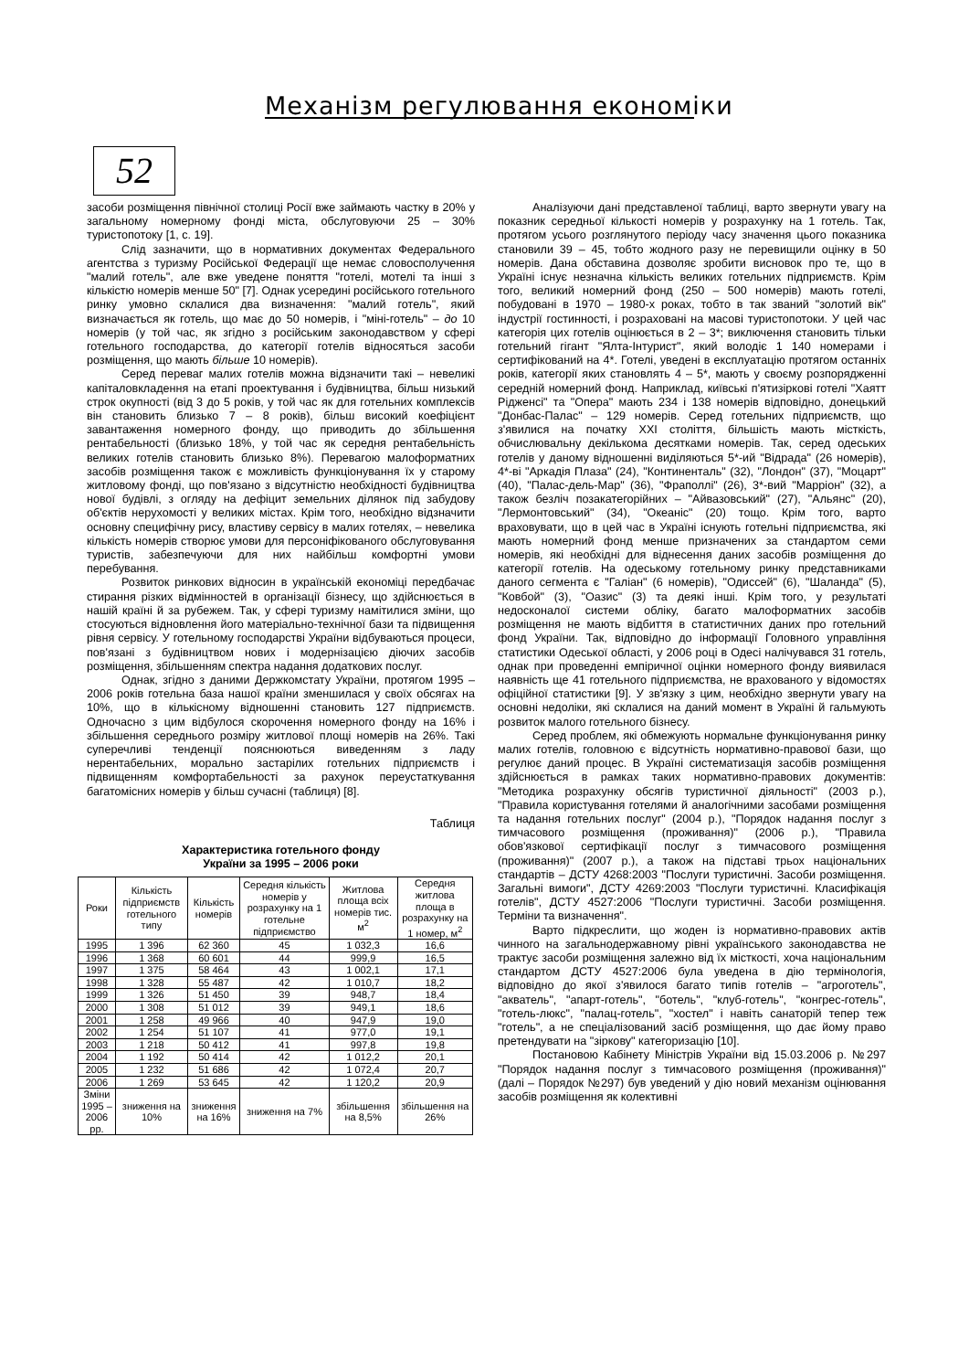Механізм регулювання економіки
52
засоби розміщення північної столиці Росії вже займають частку в 20% у загальному номерному фонді міста, обслуговуючи 25 – 30% туристопотоку [1, с. 19].
Слід зазначити, що в нормативних документах Федерального агентства з туризму Російської Федерації ще немає словосполучення "малий готель", але вже уведене поняття "готелі, мотелі та інші з кількістю номерів менше 50" [7]. Однак усередині російського готельного ринку умовно склалися два визначення: "малий готель", який визначається як готель, що має до 50 номерів, і "міні-готель" – до 10 номерів (у той час, як згідно з російським законодавством у сфері готельного господарства, до категорії готелів відносяться засоби розміщення, що мають більше 10 номерів).
Серед переваг малих готелів можна відзначити такі – невеликі капіталовкладення на етапі проектування і будівництва, більш низький строк окупності (від 3 до 5 років, у той час як для готельних комплексів він становить близько 7 – 8 років), більш високий коефіцієнт завантаження номерного фонду, що приводить до збільшення рентабельності (близько 18%, у той час як середня рентабельність великих готелів становить близько 8%). Перевагою малоформатних засобів розміщення також є можливість функціонування їх у старому житловому фонді, що пов'язано з відсутністю необхідності будівництва нової будівлі, з огляду на дефіцит земельних ділянок під забудову об'єктів нерухомості у великих містах. Крім того, необхідно відзначити основну специфічну рису, властиву сервісу в малих готелях, – невелика кількість номерів створює умови для персоніфікованого обслуговування туристів, забезпечуючи для них найбільш комфортні умови перебування.
Розвиток ринкових відносин в українській економіці передбачає стирання різких відмінностей в організації бізнесу, що здійснюється в нашій країні й за рубежем. Так, у сфері туризму намітилися зміни, що стосуються відновлення його матеріально-технічної бази та підвищення рівня сервісу. У готельному господарстві України відбуваються процеси, пов'язані з будівництвом нових і модернізацією діючих засобів розміщення, збільшенням спектра надання додаткових послуг.
Однак, згідно з даними Держкомстату України, протягом 1995 –2006 років готельна база нашої країни зменшилася у своїх обсягах на 10%, що в кількісному відношенні становить 127 підприємств. Одночасно з цим відбулося скорочення номерного фонду на 16% і збільшення середнього розміру житлової площі номерів на 26%. Такі суперечливі тенденції пояснюються виведенням з ладу нерентабельних, морально застарілих готельних підприємств і підвищенням комфортабельності за рахунок переустаткування багатомісних номерів у більш сучасні (таблиця) [8].
Таблиця
Характеристика готельного фонду
України за 1995 – 2006 роки
| Роки | Кількість підприємств готельного типу | Кількість номерів | Середня кількість номерів у розрахунку на 1 готельне підприємство | Житлова площа всіх номерів тис. м<sup>2</sup> | Середня житлова площа в розрахунку на 1 номер, м<sup>2</sup> |
| --- | --- | --- | --- | --- | --- |
| 1995 | 1 396 | 62 360 | 45 | 1 032,3 | 16,6 |
| 1996 | 1 368 | 60 601 | 44 | 999,9 | 16,5 |
| 1997 | 1 375 | 58 464 | 43 | 1 002,1 | 17,1 |
| 1998 | 1 328 | 55 487 | 42 | 1 010,7 | 18,2 |
| 1999 | 1 326 | 51 450 | 39 | 948,7 | 18,4 |
| 2000 | 1 308 | 51 012 | 39 | 949,1 | 18,6 |
| 2001 | 1 258 | 49 966 | 40 | 947,9 | 19,0 |
| 2002 | 1 254 | 51 107 | 41 | 977,0 | 19,1 |
| 2003 | 1 218 | 50 412 | 41 | 997,8 | 19,8 |
| 2004 | 1 192 | 50 414 | 42 | 1 012,2 | 20,1 |
| 2005 | 1 232 | 51 686 | 42 | 1 072,4 | 20,7 |
| 2006 | 1 269 | 53 645 | 42 | 1 120,2 | 20,9 |
| Зміни 1995 – 2006 рр. | зниження на 10% | зниження на 16% | зниження на 7% | збільшення на 8,5% | збільшення на 26% |
Аналізуючи дані представленої таблиці, варто звернути увагу на показник середньої кількості номерів у розрахунку на 1 готель. Так, протягом усього розглянутого періоду часу значення цього показника становили 39 – 45, тобто жодного разу не перевищили оцінку в 50 номерів. Дана обставина дозволяє зробити висновок про те, що в Україні існує незначна кількість великих готельних підприємств. Крім того, великий номерний фонд (250 – 500 номерів) мають готелі, побудовані в 1970 – 1980-х роках, тобто в так званий "золотий вік" індустрії гостинності, і розраховані на масові туристопотоки. У цей час категорія цих готелів оцінюється в 2 – 3*; виключення становить тільки готельний гігант "Ялта-Інтурист", який володіє 1 140 номерами і сертифікований на 4*. Готелі, уведені в експлуатацію протягом останніх років, категорії яких становлять 4 – 5*, мають у своєму розпорядженні середній номерний фонд. Наприклад, київські п'ятизіркові готелі "Хаятт Рідженсі" та "Опера" мають 234 і 138 номерів відповідно, донецький "Донбас-Палас" – 129 номерів. Серед готельних підприємств, що з'явилися на початку XXI століття, більшість мають місткість, обчислювальну декількома десятками номерів. Так, серед одеських готелів у даному відношенні виділяються 5*-ий "Відрада" (26 номерів), 4*-ві "Аркадія Плаза" (24), "Континенталь" (32), "Лондон" (37), "Моцарт" (40), "Палас-дель-Мар" (36), "Фраполлі" (26), 3*-вий "Марріон" (32), а також безліч позакатегорійних – "Айвазовський" (27), "Альянс" (20), "Лермонтовський" (34), "Океаніс" (20) тощо. Крім того, варто враховувати, що в цей час в Україні існують готельні підприємства, які мають номерний фонд менше призначених за стандартом семи номерів, які необхідні для віднесення даних засобів розміщення до категорії готелів. На одеському готельному ринку представниками даного сегмента є "Галіан" (6 номерів), "Одиссей" (6), "Шаланда" (5), "Ковбой" (3), "Оазис" (3) та деякі інші. Крім того, у результаті недосконалої системи обліку, багато малоформатних засобів розміщення не мають відбиття в статистичних даних про готельний фонд України. Так, відповідно до інформації Головного управління статистики Одеської області, у 2006 році в Одесі налічувався 31 готель, однак при проведенні емпіричної оцінки номерного фонду виявилася наявність ще 41 готельного підприємства, не врахованого у відомостях офіційної статистики [9]. У зв'язку з цим, необхідно звернути увагу на основні недоліки, які склалися на даний момент в Україні й гальмують розвиток малого готельного бізнесу.
Серед проблем, які обмежують нормальне функціонування ринку малих готелів, головною є відсутність нормативно-правової бази, що регулює даний процес. В Україні систематизація засобів розміщення здійснюється в рамках таких нормативно-правових документів: "Методика розрахунку обсягів туристичної діяльності" (2003 р.), "Правила користування готелями й аналогічними засобами розміщення та надання готельних послуг" (2004 р.), "Порядок надання послуг з тимчасового розміщення (проживання)" (2006 р.), "Правила обов'язкової сертифікації послуг з тимчасового розміщення (проживання)" (2007 р.), а також на підставі трьох національних стандартів – ДСТУ 4268:2003 "Послуги туристичні. Засоби розміщення. Загальні вимоги", ДСТУ 4269:2003 "Послуги туристичні. Класифікація готелів", ДСТУ 4527:2006 "Послуги туристичні. Засоби розміщення. Терміни та визначення".
Варто підкреслити, що жоден із нормативно-правових актів чинного на загальнодержавному рівні українського законодавства не трактує засоби розміщення залежно від їх місткості, хоча національним стандартом ДСТУ 4527:2006 була уведена в дію термінологія, відповідно до якої з'явилося багато типів готелів – "агроготель", "акватель", "апарт-готель", "ботель", "клуб-готель", "конгрес-готель", "готель-люкс", "палац-готель", "хостел" і навіть санаторій тепер теж "готель", а не спеціалізований засіб розміщення, що дає йому право претендувати на "зіркову" категоризацію [10].
Постановою Кабінету Міністрів України від 15.03.2006 р. №297 "Порядок надання послуг з тимчасового розміщення (проживання)" (далі – Порядок №297) був уведений у дію новий механізм оцінювання засобів розміщення як колективні